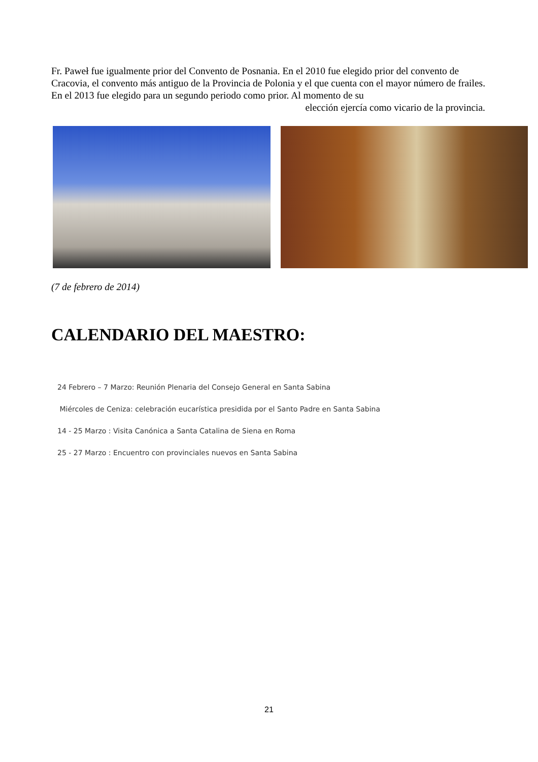Fr. Paweł fue igualmente prior del Convento de Posnania. En el 2010 fue elegido prior del convento de Cracovia, el convento más antiguo de la Provincia de Polonia y el que cuenta con el mayor número de frailes. En el 2013 fue elegido para un segundo periodo como prior. Al momento de su
elección ejercía como vicario de la provincia.
(7 de febrero de 2014)
CALENDARIO DEL MAESTRO:
24 Febrero – 7 Marzo: Reunión Plenaria del Consejo General en Santa Sabina
Miércoles de Ceniza: celebración eucarística presidida por el Santo Padre en Santa Sabina
14 - 25 Marzo : Visita Canónica a Santa Catalina de Siena en Roma
25 - 27 Marzo : Encuentro con provinciales nuevos en Santa Sabina
21